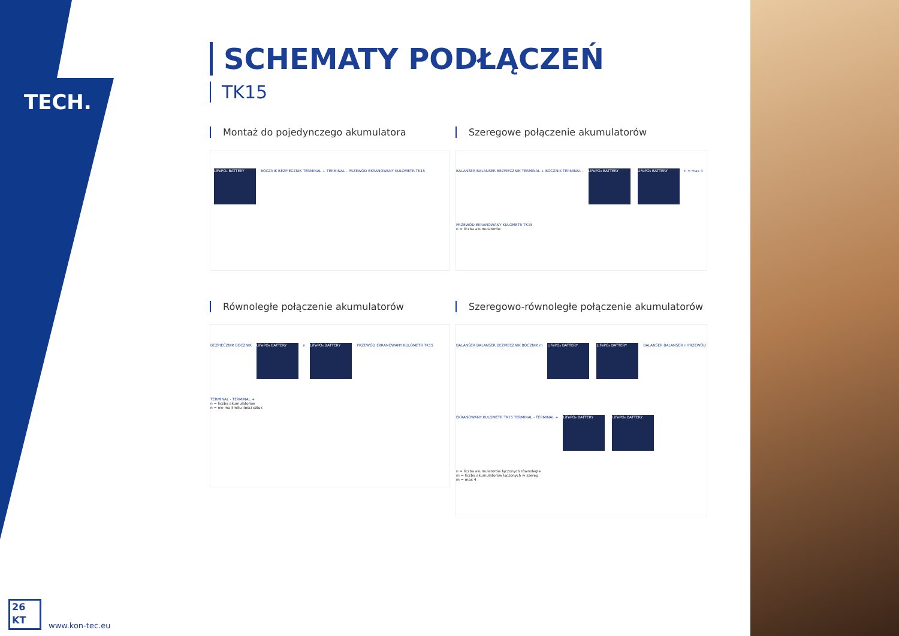TECH.
SCHEMATY PODŁĄCZEŃ
TK15
Montaż do pojedynczego akumulatora
LiFePO₄ BATTERY
BOCZNIK BEZPIECZNIK TERMINAL + TERMINAL - PRZEWÓD EKRANOWANY KULOMETR TK15
Szeregowe połączenie akumulatorów
BALANSER BALANSER BEZPIECZNIK TERMINAL + BOCZNIK TERMINAL -
LiFePO₄ BATTERY LiFePO₄ BATTERY
n = max 4 PRZEWÓD EKRANOWANY KULOMETR TK15
n = liczba akumulatorów
Równoległe połączenie akumulatorów
BEZPIECZNIK BOCZNIK
LiFePO₄ BATTERY
n
LiFePO₄ BATTERY
PRZEWÓD EKRANOWANY KULOMETR TK15 TERMINAL - TERMINAL +
n = liczba akumulatorów
n = nie ma limitu ilości sztuk
Szeregowo-równoległe połączenie akumulatorów
BALANSER BALANSER BEZPIECZNIK BOCZNIK m
LiFePO₄ BATTERY LiFePO₄ BATTERY
BALANSER BALANSER n PRZEWÓD EKRANOWANY KULOMETR TK15 TERMINAL - TERMINAL +
LiFePO₄ BATTERY LiFePO₄ BATTERY
n = liczba akumulatorów łączonych równolegle
m = liczba akumulatorów łączonych w szereg
m = max 4
26
KT
www.kon-tec.eu